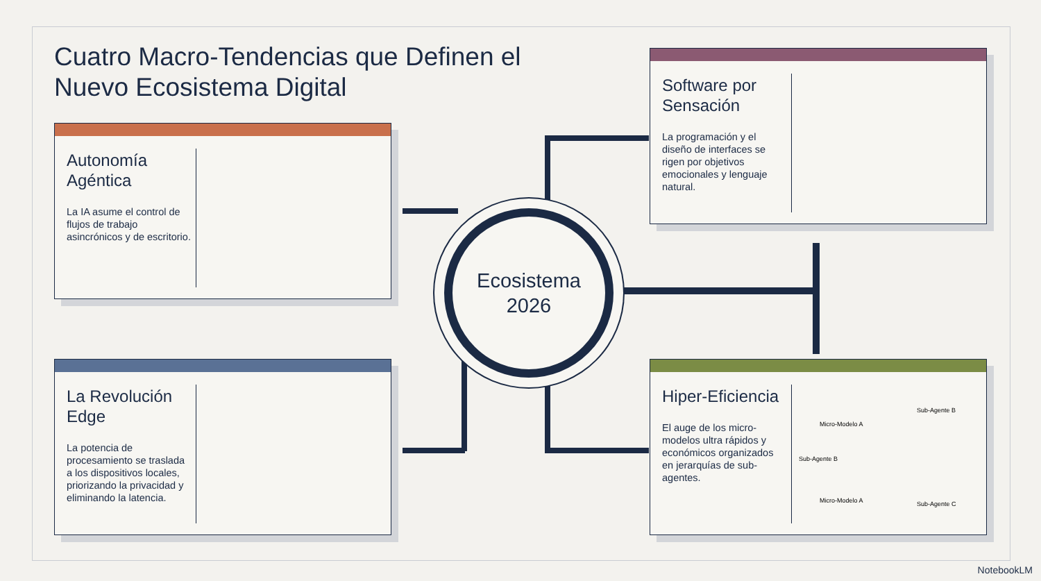Cuatro Macro-Tendencias que Definen el Nuevo Ecosistema Digital
Autonomía Agéntica
La IA asume el control de flujos de trabajo asincrónicos y de escritorio.
Software por Sensación
La programación y el diseño de interfaces se rigen por objetivos emocionales y lenguaje natural.
Ecosistema
2026
La Revolución Edge
La potencia de procesamiento se traslada a los dispositivos locales, priorizando la privacidad y eliminando la latencia.
Hiper-Eficiencia
El auge de los micro-modelos ultra rápidos y económicos organizados en jerarquías de sub-agentes.
Micro-Modelo A
Sub-Agente B
Sub-Agente B
Micro-Modelo A
Sub-Agente C
NotebookLM